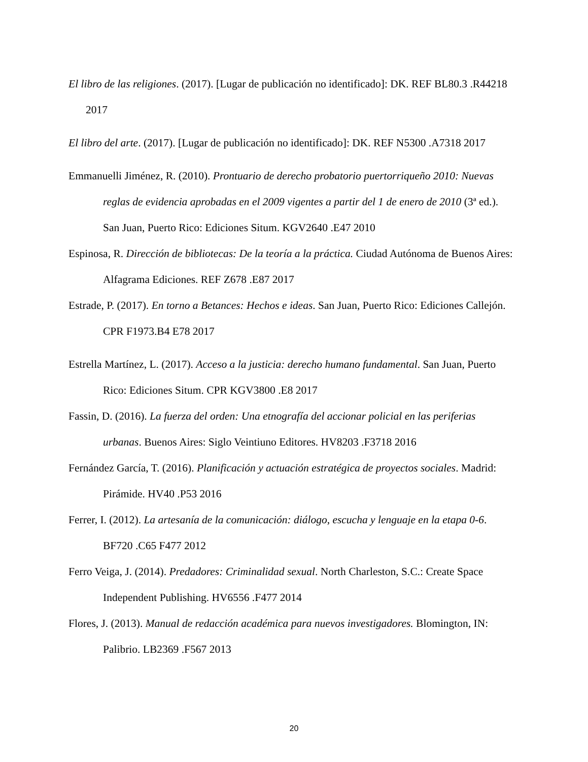El libro de las religiones. (2017). [Lugar de publicación no identificado]: DK. REF BL80.3 .R44218 2017
El libro del arte. (2017). [Lugar de publicación no identificado]: DK. REF N5300 .A7318 2017
Emmanuelli Jiménez, R. (2010). Prontuario de derecho probatorio puertorriqueño 2010: Nuevas reglas de evidencia aprobadas en el 2009 vigentes a partir del 1 de enero de 2010 (3ª ed.). San Juan, Puerto Rico: Ediciones Situm. KGV2640 .E47 2010
Espinosa, R. Dirección de bibliotecas: De la teoría a la práctica. Ciudad Autónoma de Buenos Aires: Alfagrama Ediciones. REF Z678 .E87 2017
Estrade, P. (2017). En torno a Betances: Hechos e ideas. San Juan, Puerto Rico: Ediciones Callejón. CPR F1973.B4 E78 2017
Estrella Martínez, L. (2017). Acceso a la justicia: derecho humano fundamental. San Juan, Puerto Rico: Ediciones Situm. CPR KGV3800 .E8 2017
Fassin, D. (2016). La fuerza del orden: Una etnografía del accionar policial en las periferias urbanas. Buenos Aires: Siglo Veintiuno Editores. HV8203 .F3718 2016
Fernández García, T. (2016). Planificación y actuación estratégica de proyectos sociales. Madrid: Pirámide. HV40 .P53 2016
Ferrer, I. (2012). La artesanía de la comunicación: diálogo, escucha y lenguaje en la etapa 0-6. BF720 .C65 F477 2012
Ferro Veiga, J. (2014). Predadores: Criminalidad sexual. North Charleston, S.C.: Create Space Independent Publishing. HV6556 .F477 2014
Flores, J. (2013). Manual de redacción académica para nuevos investigadores. Blomington, IN: Palibrio. LB2369 .F567 2013
20